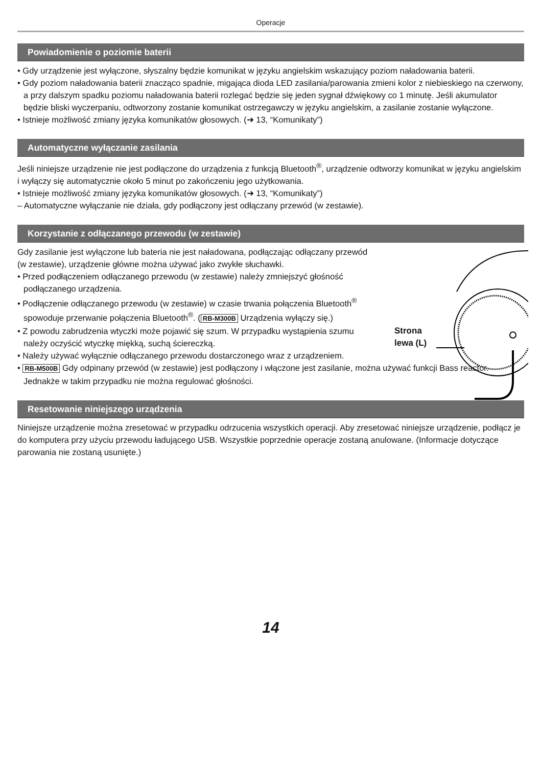Operacje
Powiadomienie o poziomie baterii
• Gdy urządzenie jest wyłączone, słyszalny będzie komunikat w języku angielskim wskazujący poziom naładowania baterii.
• Gdy poziom naładowania baterii znacząco spadnie, migająca dioda LED zasilania/parowania zmieni kolor z niebieskiego na czerwony, a przy dalszym spadku poziomu naładowania baterii rozlegać będzie się jeden sygnał dźwiękowy co 1 minutę. Jeśli akumulator będzie bliski wyczerpaniu, odtworzony zostanie komunikat ostrzegawczy w języku angielskim, a zasilanie zostanie wyłączone.
• Istnieje możliwość zmiany języka komunikatów głosowych. (➜ 13, “Komunikaty”)
Automatyczne wyłączanie zasilania
Jeśli niniejsze urządzenie nie jest podłączone do urządzenia z funkcją Bluetooth<sup>®</sup>, urządzenie odtworzy komunikat w języku angielskim i wyłączy się automatycznie około 5 minut po zakończeniu jego użytkowania.
• Istnieje możliwość zmiany języka komunikatów głosowych. (➜ 13, “Komunikaty”)
– Automatyczne wyłączanie nie działa, gdy podłączony jest odłączany przewód (w zestawie).
Korzystanie z odłączanego przewodu (w zestawie)
Gdy zasilanie jest wyłączone lub bateria nie jest naładowana, podłączając odłączany przewód (w zestawie), urządzenie główne można używać jako zwykłe słuchawki.
• Przed podłączeniem odłączanego przewodu (w zestawie) należy zmniejszyć głośność podłączanego urządzenia.
• Podłączenie odłączanego przewodu (w zestawie) w czasie trwania połączenia Bluetooth<sup>®</sup> spowoduje przerwanie połączenia Bluetooth<sup>®</sup>. (RB-M300B Urządzenia wyłączy się.)
• Z powodu zabrudzenia wtyczki może pojawić się szum. W przypadku wystąpienia szumu należy oczyścić wtyczkę miękką, suchą ściereczką.
• Należy używać wyłącznie odłączanego przewodu dostarczonego wraz z urządzeniem.
Strona
lewa (L)
• RB-M500B Gdy odpinany przewód (w zestawie) jest podłączony i włączone jest zasilanie, można używać funkcji Bass reactor. Jednakże w takim przypadku nie można regulować głośności.
Resetowanie niniejszego urządzenia
Niniejsze urządzenie można zresetować w przypadku odrzucenia wszystkich operacji. Aby zresetować niniejsze urządzenie, podłącz je do komputera przy użyciu przewodu ładującego USB. Wszystkie poprzednie operacje zostaną anulowane. (Informacje dotyczące parowania nie zostaną usunięte.)
14